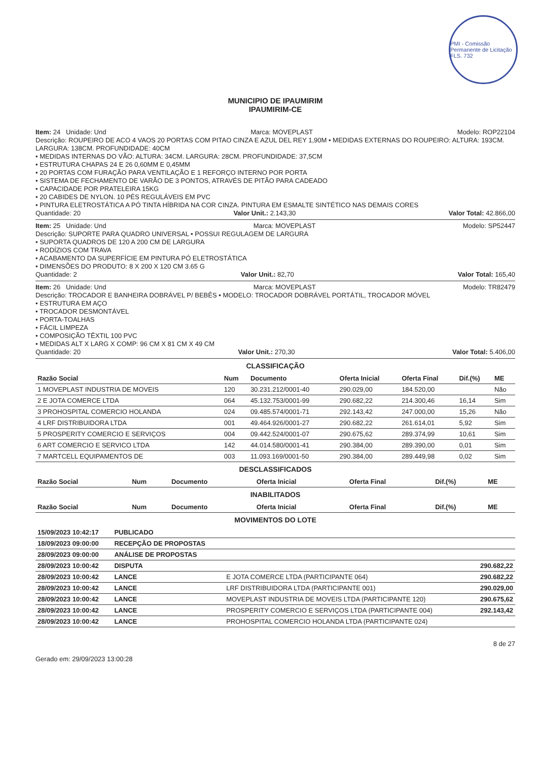PMI - Comissão Permanente de Licitação FLS. 732
MUNICIPIO DE IPAUMIRIM
IPAUMIRIM-CE
Item: 24 Unidade: Und Marca: MOVEPLAST Modelo: ROP22104
Descrição: ROUPEIRO DE ACO 4 VAOS 20 PORTAS COM PITAO CINZA E AZUL DEL REY 1,90M • MEDIDAS EXTERNAS DO ROUPEIRO: ALTURA: 193CM. LARGURA: 138CM. PROFUNDIDADE: 40CM
• MEDIDAS INTERNAS DO VÃO: ALTURA: 34CM. LARGURA: 28CM. PROFUNDIDADE: 37,5CM
• ESTRUTURA CHAPAS 24 E 26 0,60MM E 0,45MM
• 20 PORTAS COM FURAÇÃO PARA VENTILAÇÃO E 1 REFORÇO INTERNO POR PORTA
• SISTEMA DE FECHAMENTO DE VARÃO DE 3 PONTOS, ATRAVÉS DE PITÃO PARA CADEADO
• CAPACIDADE POR PRATELEIRA 15KG
• 20 CABIDES DE NYLON. 10 PÉS REGULÁVEIS EM PVC
• PINTURA ELETROSTÁTICA A PÓ TINTA HÍBRIDA NA COR CINZA. PINTURA EM ESMALTE SINTÉTICO NAS DEMAIS CORES
Quantidade: 20 Valor Unit.: 2.143,30 Valor Total: 42.866,00
Item: 25 Unidade: Und Marca: MOVEPLAST Modelo: SP52447
Descrição: SUPORTE PARA QUADRO UNIVERSAL • POSSUI REGULAGEM DE LARGURA
• SUPORTA QUADROS DE 120 A 200 CM DE LARGURA
• RODÍZIOS COM TRAVA
• ACABAMENTO DA SUPERFÍCIE EM PINTURA PÓ ELETROSTÁTICA
• DIMENSÕES DO PRODUTO: 8 X 200 X 120 CM 3.65 G
Quantidade: 2 Valor Unit.: 82,70 Valor Total: 165,40
Item: 26 Unidade: Und Marca: MOVEPLAST Modelo: TR82479
Descrição: TROCADOR E BANHEIRA DOBRÁVEL P/ BEBÊS • MODELO: TROCADOR DOBRÁVEL PORTÁTIL, TROCADOR MÓVEL
• ESTRUTURA EM AÇO
• TROCADOR DESMONTÁVEL
• PORTA-TOALHAS
• FÁCIL LIMPEZA
• COMPOSIÇÃO TÊXTIL 100 PVC
• MEDIDAS ALT X LARG X COMP: 96 CM X 81 CM X 49 CM
Quantidade: 20 Valor Unit.: 270,30 Valor Total: 5.406,00
CLASSIFICAÇÃO
| Razão Social | Num | Documento | Oferta Inicial | Oferta Final | Dif.(%) | ME |
| --- | --- | --- | --- | --- | --- | --- |
| 1 MOVEPLAST INDUSTRIA DE MOVEIS | 120 | 30.231.212/0001-40 | 290.029,00 | 184.520,00 | | Não |
| 2 E JOTA COMERCE LTDA | 064 | 45.132.753/0001-99 | 290.682,22 | 214.300,46 | 16,14 | Sim |
| 3 PROHOSPITAL COMERCIO HOLANDA | 024 | 09.485.574/0001-71 | 292.143,42 | 247.000,00 | 15,26 | Não |
| 4 LRF DISTRIBUIDORA LTDA | 001 | 49.464.926/0001-27 | 290.682,22 | 261.614,01 | 5,92 | Sim |
| 5 PROSPERITY COMERCIO E SERVIÇOS | 004 | 09.442.524/0001-07 | 290.675,62 | 289.374,99 | 10,61 | Sim |
| 6 ART COMERCIO E SERVICO LTDA | 142 | 44.014.580/0001-41 | 290.384,00 | 289.390,00 | 0,01 | Sim |
| 7 MARTCELL EQUIPAMENTOS DE | 003 | 11.093.169/0001-50 | 290.384,00 | 289.449,98 | 0,02 | Sim |
DESCLASSIFICADOS
| Razão Social | Num | Documento | Oferta Inicial | Oferta Final | Dif.(%) | ME |
| --- | --- | --- | --- | --- | --- | --- |
INABILITADOS
| Razão Social | Num | Documento | Oferta Inicial | Oferta Final | Dif.(%) | ME |
| --- | --- | --- | --- | --- | --- | --- |
MOVIMENTOS DO LOTE
| 15/09/2023 10:42:17 | PUBLICADO | | |
| 18/09/2023 09:00:00 | RECEPÇÃO DE PROPOSTAS | | |
| 28/09/2023 09:00:00 | ANÁLISE DE PROPOSTAS | | |
| 28/09/2023 10:00:42 | DISPUTA | | 290.682,22 |
| 28/09/2023 10:00:42 | LANCE | E JOTA COMERCE LTDA (PARTICIPANTE 064) | 290.682,22 |
| 28/09/2023 10:00:42 | LANCE | LRF DISTRIBUIDORA LTDA (PARTICIPANTE 001) | 290.029,00 |
| 28/09/2023 10:00:42 | LANCE | MOVEPLAST INDUSTRIA DE MOVEIS LTDA (PARTICIPANTE 120) | 290.675,62 |
| 28/09/2023 10:00:42 | LANCE | PROSPERITY COMERCIO E SERVIÇOS LTDA (PARTICIPANTE 004) | 292.143,42 |
| 28/09/2023 10:00:42 | LANCE | PROHOSPITAL COMERCIO HOLANDA LTDA (PARTICIPANTE 024) | |
Gerado em: 29/09/2023 13:00:28 8 de 27